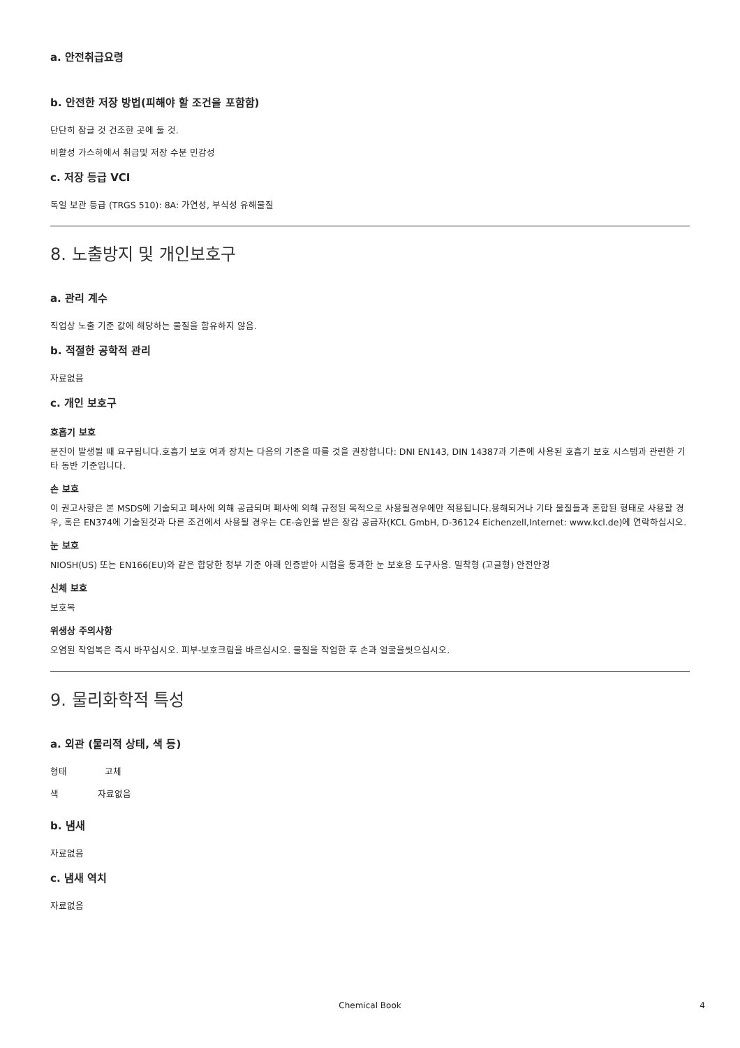a. 안전취급요령
b. 안전한 저장 방법(피해야 할 조건을 포함함)
단단히 잠글 것 건조한 곳에 둘 것.
비활성 가스하에서 취급및 저장 수분 민감성
c. 저장 등급 VCI
독일 보관 등급 (TRGS 510): 8A: 가연성, 부식성 유해물질
8. 노출방지 및 개인보호구
a. 관리 계수
직업상 노출 기준 값에 해당하는 물질을 함유하지 않음.
b. 적절한 공학적 관리
자료없음
c. 개인 보호구
호흡기 보호
분진이 발생될 때 요구됩니다.호흡기 보호 여과 장치는 다음의 기준을 따를 것을 권장합니다: DNI EN143, DIN 14387과 기존에 사용된 호흡기 보호 시스템과 관련한 기타 동반 기준입니다.
손 보호
이 권고사항은 본 MSDS에 기술되고 폐사에 의해 공급되며 폐사에 의해 규정된 목적으로 사용될경우에만 적용됩니다.용해되거나 기타 물질들과 혼합된 형태로 사용할 경우, 혹은 EN374에 기술된것과 다른 조건에서 사용될 경우는 CE-승인을 받은 장갑 공급자(KCL GmbH, D-36124 Eichenzell,Internet: www.kcl.de)에 연락하십시오.
눈 보호
NIOSH(US) 또는 EN166(EU)와 같은 합당한 정부 기준 아래 인증받아 시험을 통과한 눈 보호용 도구사용. 밀착형 (고글형) 안전안경
신체 보호
보호복
위생상 주의사항
오염된 작업복은 즉시 바꾸십시오. 피부-보호크림을 바르십시오. 물질을 작업한 후 손과 얼굴을씻으십시오.
9. 물리화학적 특성
a. 외관 (물리적 상태, 색 등)
형태 고체
색 자료없음
b. 냄새
자료없음
c. 냄새 역치
자료없음
Chemical Book 4